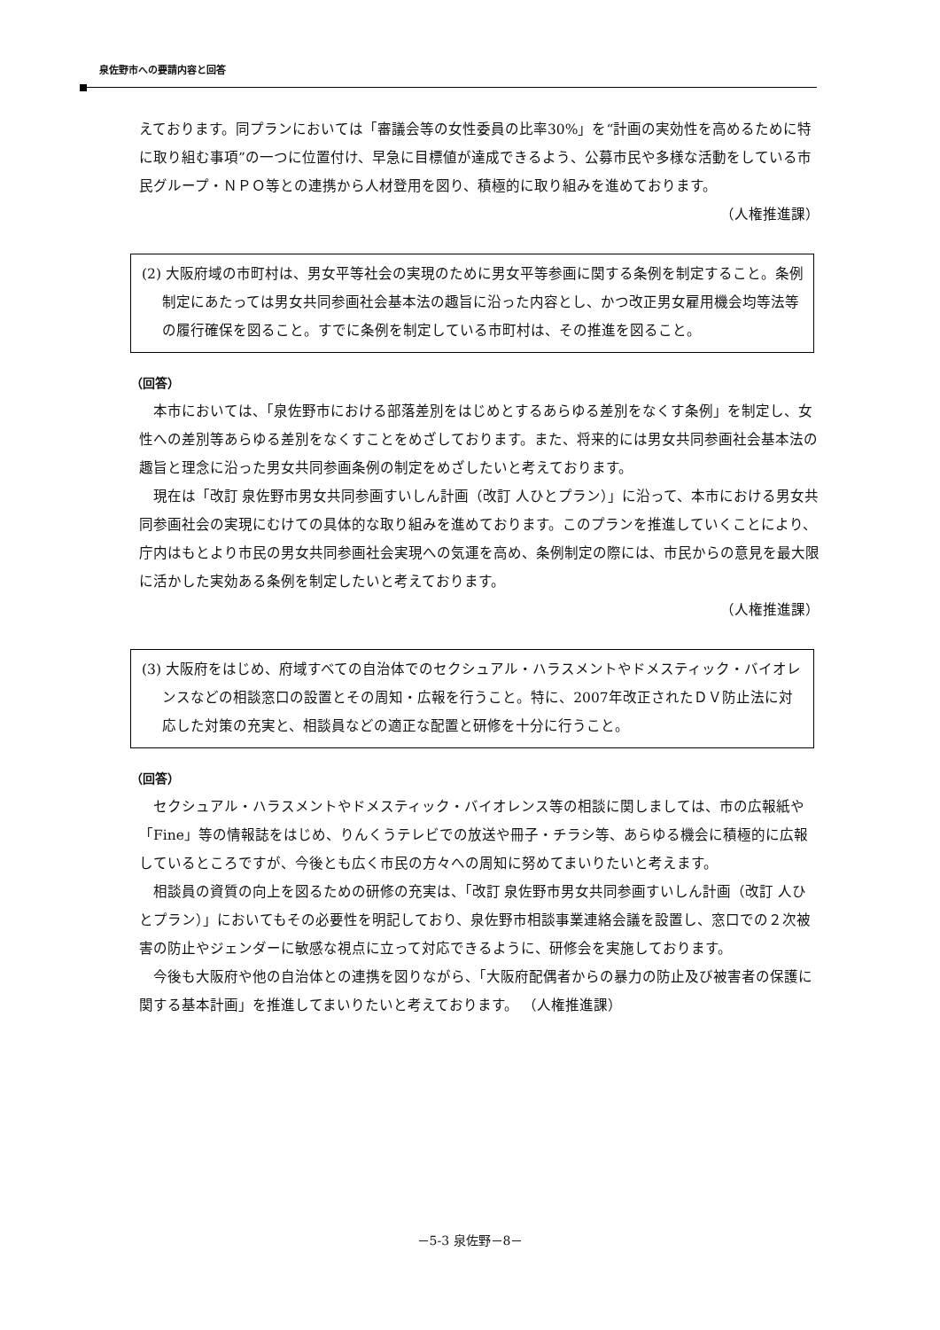泉佐野市への要請内容と回答
えております。同プランにおいては「審議会等の女性委員の比率30%」を“計画の実効性を高めるために特に取り組む事項”の一つに位置付け、早急に目標値が達成できるよう、公募市民や多様な活動をしている市民グループ・ＮＰＯ等との連携から人材登用を図り、積極的に取り組みを進めております。
（人権推進課）
(2) 大阪府域の市町村は、男女平等社会の実現のために男女平等参画に関する条例を制定すること。条例制定にあたっては男女共同参画社会基本法の趣旨に沿った内容とし、かつ改正男女雇用機会均等法等の履行確保を図ること。すでに条例を制定している市町村は、その推進を図ること。
（回答）
本市においては、「泉佐野市における部落差別をはじめとするあらゆる差別をなくす条例」を制定し、女性への差別等あらゆる差別をなくすことをめざしております。また、将来的には男女共同参画社会基本法の趣旨と理念に沿った男女共同参画条例の制定をめざしたいと考えております。
現在は「改訂 泉佐野市男女共同参画すいしん計画（改訂 人ひとプラン）」に沿って、本市における男女共同参画社会の実現にむけての具体的な取り組みを進めております。このプランを推進していくことにより、庁内はもとより市民の男女共同参画社会実現への気運を高め、条例制定の際には、市民からの意見を最大限に活かした実効ある条例を制定したいと考えております。
（人権推進課）
(3) 大阪府をはじめ、府域すべての自治体でのセクシュアル・ハラスメントやドメスティック・バイオレンスなどの相談窓口の設置とその周知・広報を行うこと。特に、2007年改正されたＤＶ防止法に対応した対策の充実と、相談員などの適正な配置と研修を十分に行うこと。
（回答）
セクシュアル・ハラスメントやドメスティック・バイオレンス等の相談に関しましては、市の広報紙や「Fine」等の情報誌をはじめ、りんくうテレビでの放送や冊子・チラシ等、あらゆる機会に積極的に広報しているところですが、今後とも広く市民の方々への周知に努めてまいりたいと考えます。
相談員の資質の向上を図るための研修の充実は、「改訂 泉佐野市男女共同参画すいしん計画（改訂 人ひとプラン）」においてもその必要性を明記しており、泉佐野市相談事業連絡会議を設置し、窓口での２次被害の防止やジェンダーに敏感な視点に立って対応できるように、研修会を実施しております。
今後も大阪府や他の自治体との連携を図りながら、「大阪府配偶者からの暴力の防止及び被害者の保護に関する基本計画」を推進してまいりたいと考えております。 （人権推進課）
－5-3 泉佐野－8－